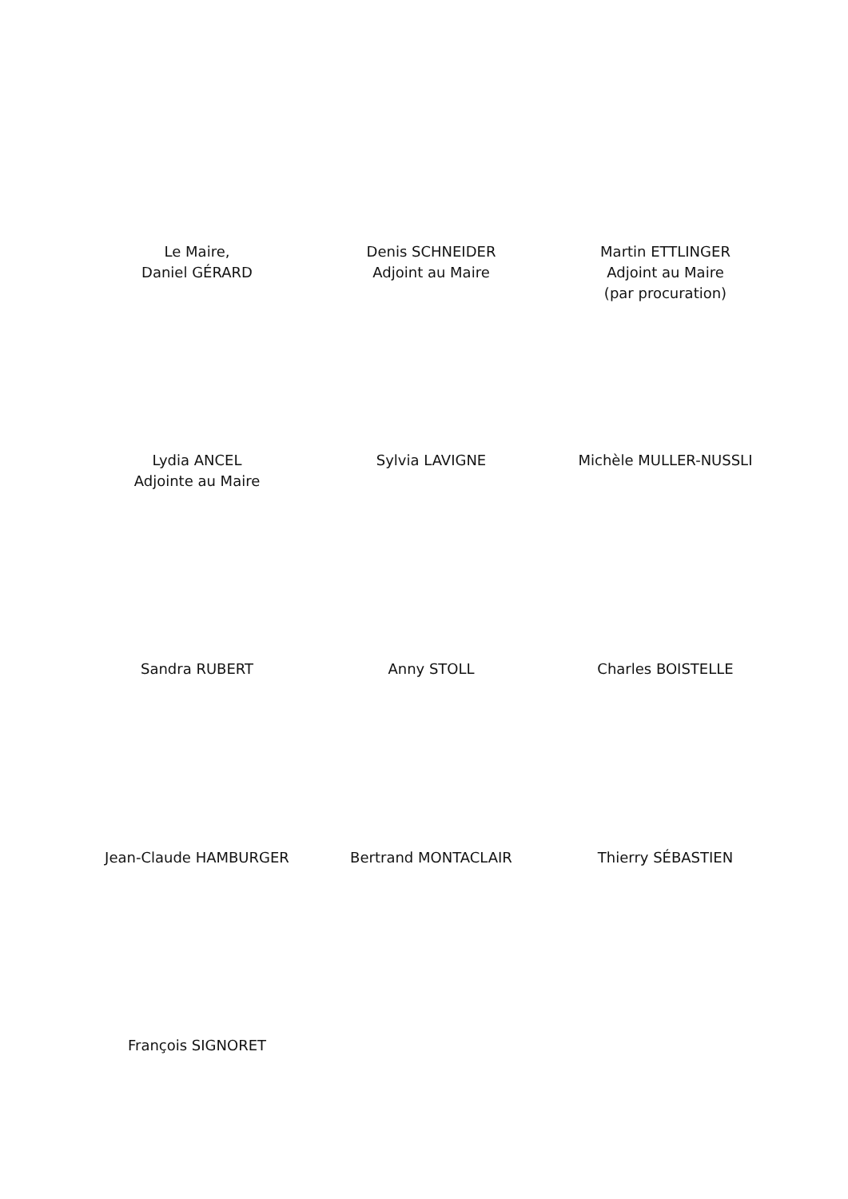Le Maire,
Daniel GÉRARD
Denis SCHNEIDER
Adjoint au Maire
Martin ETTLINGER
Adjoint au Maire
(par procuration)
Lydia ANCEL
Adjointe au Maire
Sylvia LAVIGNE Michèle MULLER-NUSSLI
Sandra RUBERT Anny STOLL Charles BOISTELLE
Jean-Claude HAMBURGER Bertrand MONTACLAIR Thierry SÉBASTIEN
François SIGNORET